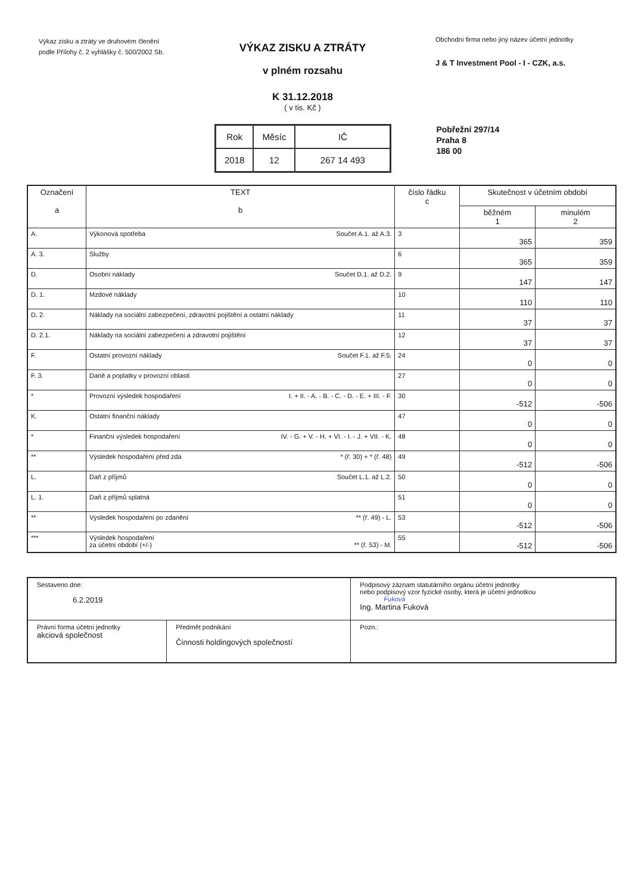Výkaz zisku a ztráty ve druhovém členění podle Přílohy č. 2 vyhlášky č. 500/2002 Sb.
VÝKAZ ZISKU A ZTRÁTY
v plném rozsahu
K 31.12.2018
( v tis. Kč )
Obchodní firma nebo jiný název účetní jednotky
J & T Investment Pool - I - CZK, a.s.
| Rok | Měsíc | IČ |
| 2018 | 12 | 267 14 493 |
Pobřežní 297/14
Praha 8
186 00
| Označení a | TEXT b | číslo řádku c | Skutečnost v účetním období | |
| --- | --- | --- | --- | --- |
| | | | běžném 1 | minulém 2 |
| A. | Výkonová spotřeba Součet A.1. až A.3. | 3 | 365 | 359 |
| A. 3. | Služby | 6 | 365 | 359 |
| D. | Osobní náklady Součet D.1. až D.2. | 9 | 147 | 147 |
| D. 1. | Mzdové náklady | 10 | 110 | 110 |
| D. 2. | Náklady na sociální zabezpečení, zdravotní pojištění a ostatní náklady | 11 | 37 | 37 |
| D. 2.1. | Náklady na sociální zabezpečení a zdravotní pojištění | 12 | 37 | 37 |
| F. | Ostatní provozní náklady Součet F.1. až F.5. | 24 | 0 | 0 |
| F. 3. | Daně a poplatky v provozní oblasti | 27 | 0 | 0 |
| * | Provozní výsledek hospodaření I. + II. - A. - B. - C. - D. - E. + III. - F. | 30 | -512 | -506 |
| K. | Ostatní finanční náklady | 47 | 0 | 0 |
| * | Finanční výsledek hospodaření IV. - G. + V. - H. + VI. - I. - J. + VII. - K. | 48 | 0 | 0 |
| ** | Výsledek hospodaření před zda * (ř. 30) + * (ř. 48) | 49 | -512 | -506 |
| L. | Daň z příjmů Součet L.1. až L.2. | 50 | 0 | 0 |
| L. 1. | Daň z příjmů splatná | 51 | 0 | 0 |
| ** | Výsledek hospodaření po zdanění ** (ř. 49) - L. | 53 | -512 | -506 |
| *** | Výsledek hospodaření za účetní období (+/-) ** (ř. 53) - M. | 55 | -512 | -506 |
| Sestaveno dne: 6.2.2019 | | Podpisový záznam statutárního orgánu účetní jednotky nebo podpisový vzor fyzické osoby, která je účetní jednotkou Fuková Ing. Martina Fuková |
| Právní forma účetní jednotky akciová společnost | Předmět podnikání Činnosti holdingových společností | Pozn.: |